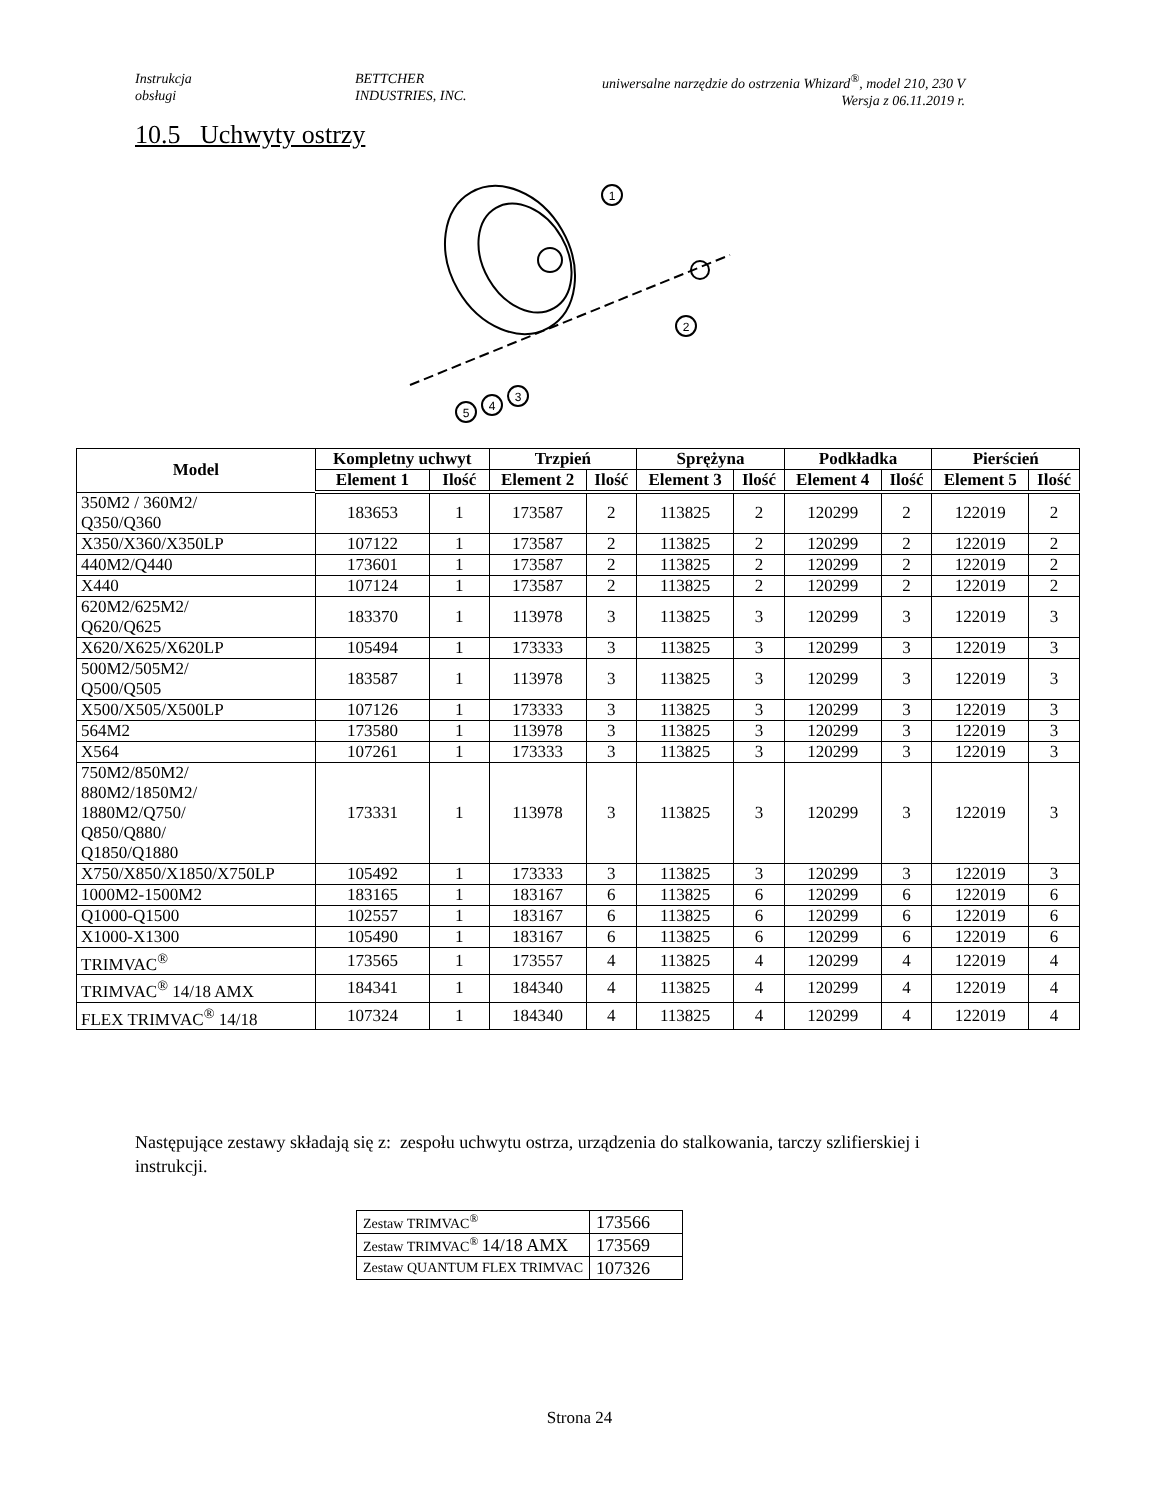Instrukcja
obsługi
BETTCHER
INDUSTRIES, INC.
uniwersalne narzędzie do ostrzenia Whizard<sup>®</sup>, model 210, 230 V
Wersja z 06.11.2019 r.
10.5 Uchwyty ostrzy
1
2
3
4
5
| Model | Kompletny uchwyt | | Trzpień | | Sprężyna | | Podkładka | | Pierścień | |
| --- | --- | --- | --- | --- | --- | --- | --- | --- | --- | --- |
| | Element 1 | Ilość | Element 2 | Ilość | Element 3 | Ilość | Element 4 | Ilość | Element 5 | Ilość |
| 350M2 / 360M2/ Q350/Q360 | 183653 | 1 | 173587 | 2 | 113825 | 2 | 120299 | 2 | 122019 | 2 |
| X350/X360/X350LP | 107122 | 1 | 173587 | 2 | 113825 | 2 | 120299 | 2 | 122019 | 2 |
| 440M2/Q440 | 173601 | 1 | 173587 | 2 | 113825 | 2 | 120299 | 2 | 122019 | 2 |
| X440 | 107124 | 1 | 173587 | 2 | 113825 | 2 | 120299 | 2 | 122019 | 2 |
| 620M2/625M2/ Q620/Q625 | 183370 | 1 | 113978 | 3 | 113825 | 3 | 120299 | 3 | 122019 | 3 |
| X620/X625/X620LP | 105494 | 1 | 173333 | 3 | 113825 | 3 | 120299 | 3 | 122019 | 3 |
| 500M2/505M2/ Q500/Q505 | 183587 | 1 | 113978 | 3 | 113825 | 3 | 120299 | 3 | 122019 | 3 |
| X500/X505/X500LP | 107126 | 1 | 173333 | 3 | 113825 | 3 | 120299 | 3 | 122019 | 3 |
| 564M2 | 173580 | 1 | 113978 | 3 | 113825 | 3 | 120299 | 3 | 122019 | 3 |
| X564 | 107261 | 1 | 173333 | 3 | 113825 | 3 | 120299 | 3 | 122019 | 3 |
| 750M2/850M2/ 880M2/1850M2/ 1880M2/Q750/ Q850/Q880/ Q1850/Q1880 | 173331 | 1 | 113978 | 3 | 113825 | 3 | 120299 | 3 | 122019 | 3 |
| X750/X850/X1850/X750LP | 105492 | 1 | 173333 | 3 | 113825 | 3 | 120299 | 3 | 122019 | 3 |
| 1000M2-1500M2 | 183165 | 1 | 183167 | 6 | 113825 | 6 | 120299 | 6 | 122019 | 6 |
| Q1000-Q1500 | 102557 | 1 | 183167 | 6 | 113825 | 6 | 120299 | 6 | 122019 | 6 |
| X1000-X1300 | 105490 | 1 | 183167 | 6 | 113825 | 6 | 120299 | 6 | 122019 | 6 |
| TRIMVAC<sup>®</sup> | 173565 | 1 | 173557 | 4 | 113825 | 4 | 120299 | 4 | 122019 | 4 |
| TRIMVAC<sup>®</sup> 14/18 AMX | 184341 | 1 | 184340 | 4 | 113825 | 4 | 120299 | 4 | 122019 | 4 |
| FLEX TRIMVAC<sup>®</sup> 14/18 | 107324 | 1 | 184340 | 4 | 113825 | 4 | 120299 | 4 | 122019 | 4 |
Następujące zestawy składają się z: zespołu uchwytu ostrza, urządzenia do stalkowania, tarczy szlifierskiej i instrukcji.
| Zestaw TRIMVAC<sup>®</sup> | 173566 |
| Zestaw TRIMVAC<sup>®</sup> 14/18 AMX | 173569 |
| Zestaw QUANTUM FLEX TRIMVAC | 107326 |
Strona 24